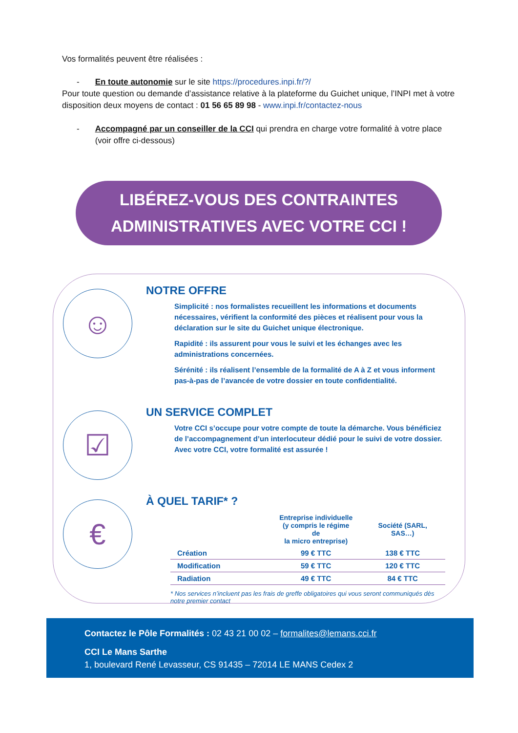Vos formalités peuvent être réalisées :
- En toute autonomie sur le site https://procedures.inpi.fr/?/
Pour toute question ou demande d’assistance relative à la plateforme du Guichet unique, l’INPI met à votre disposition deux moyens de contact : 01 56 65 89 98 - www.inpi.fr/contactez-nous
- Accompagné par un conseiller de la CCI qui prendra en charge votre formalité à votre place (voir offre ci-dessous)
LIBÉREZ-VOUS DES CONTRAINTES
ADMINISTRATIVES AVEC VOTRE CCI !
☺
NOTRE OFFRE
Simplicité : nos formalistes recueillent les informations et documents nécessaires, vérifient la conformité des pièces et réalisent pour vous la déclaration sur le site du Guichet unique électronique.
Rapidité : ils assurent pour vous le suivi et les échanges avec les administrations concernées.
Sérénité : ils réalisent l’ensemble de la formalité de A à Z et vous informent pas-à-pas de l’avancée de votre dossier en toute confidentialité.
☑
UN SERVICE COMPLET
Votre CCI s’occupe pour votre compte de toute la démarche. Vous bénéficiez de l’accompagnement d’un interlocuteur dédié pour le suivi de votre dossier.
Avec votre CCI, votre formalité est assurée !
€
À QUEL TARIF* ?
| | Entreprise individuelle (y compris le régime de la micro entreprise) | Société (SARL, SAS…) |
| --- | --- | --- |
| Création | 99 € TTC | 138 € TTC |
| Modification | 59 € TTC | 120 € TTC |
| Radiation | 49 € TTC | 84 € TTC |
* Nos services n’incluent pas les frais de greffe obligatoires qui vous seront communiqués dès notre premier contact
Contactez le Pôle Formalités : 02 43 21 00 02 – formalites@lemans.cci.fr
CCI Le Mans Sarthe
1, boulevard René Levasseur, CS 91435 – 72014 LE MANS Cedex 2